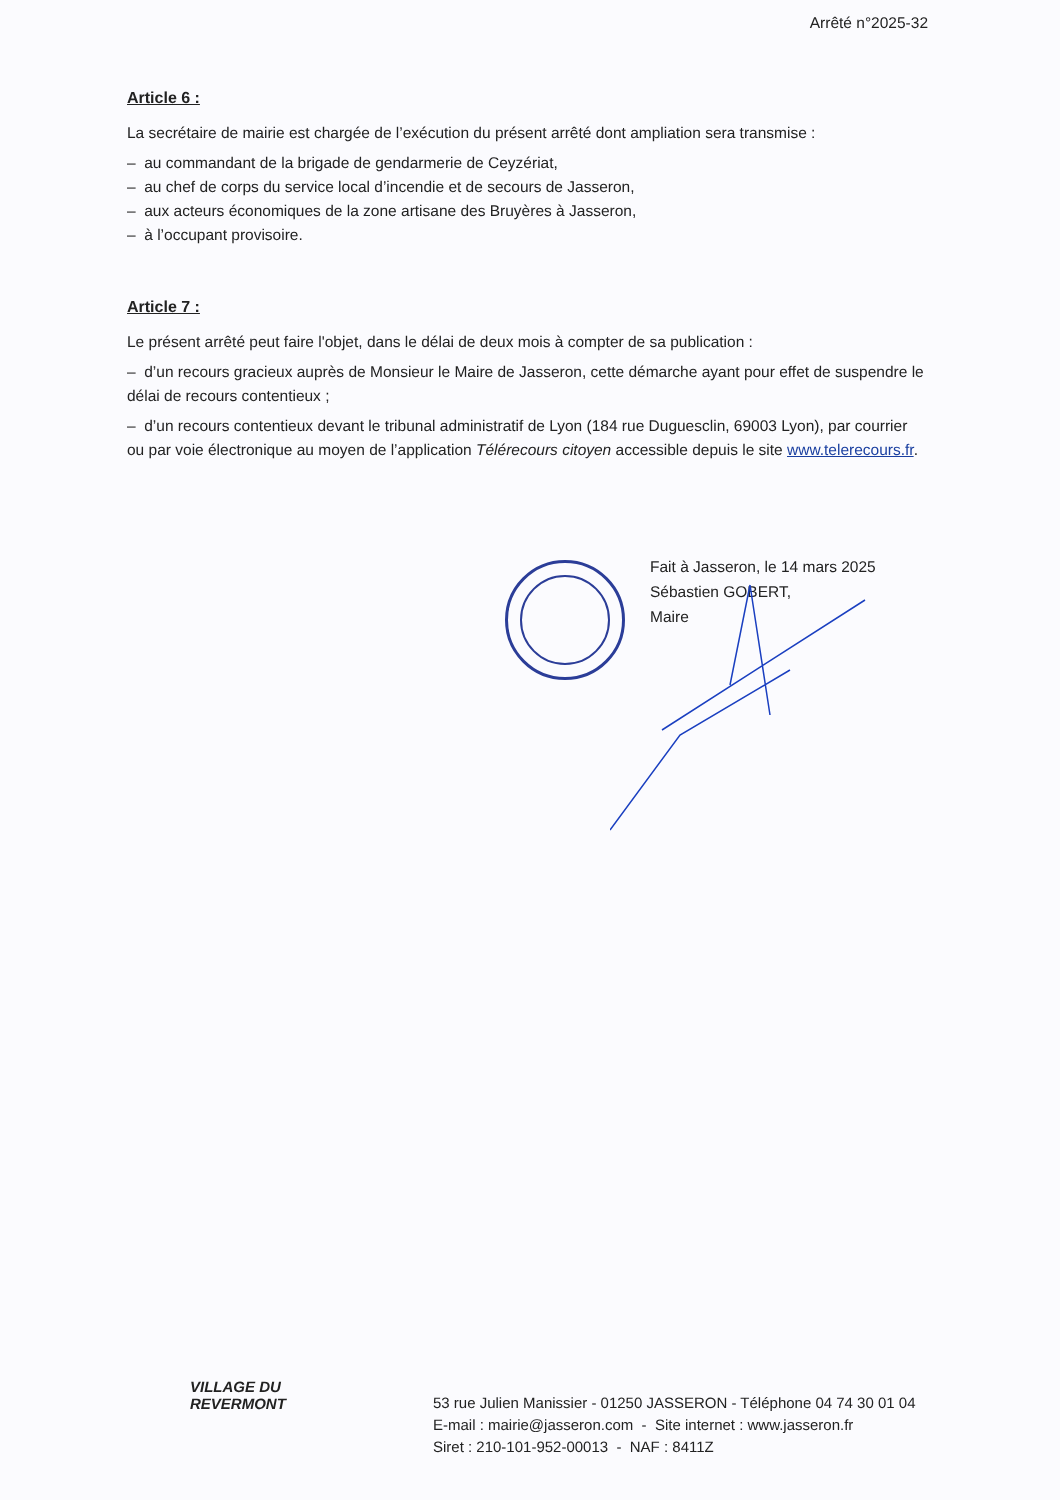Arrêté n°2025-32
Article 6 :
La secrétaire de mairie est chargée de l’exécution du présent arrêté dont ampliation sera transmise :
– au commandant de la brigade de gendarmerie de Ceyzériat,
– au chef de corps du service local d’incendie et de secours de Jasseron,
– aux acteurs économiques de la zone artisane des Bruyères à Jasseron,
– à l’occupant provisoire.
Article 7 :
Le présent arrêté peut faire l'objet, dans le délai de deux mois à compter de sa publication :
– d’un recours gracieux auprès de Monsieur le Maire de Jasseron, cette démarche ayant pour effet de suspendre le délai de recours contentieux ;
– d’un recours contentieux devant le tribunal administratif de Lyon (184 rue Duguesclin, 69003 Lyon), par courrier ou par voie électronique au moyen de l’application Télérecours citoyen accessible depuis le site www.telerecours.fr.
Fait à Jasseron, le 14 mars 2025
Sébastien GOBERT,
Maire
VILLAGE DU
REVERMONT
53 rue Julien Manissier - 01250 JASSERON - Téléphone 04 74 30 01 04
E-mail : mairie@jasseron.com - Site internet : www.jasseron.fr
Siret : 210-101-952-00013 - NAF : 8411Z